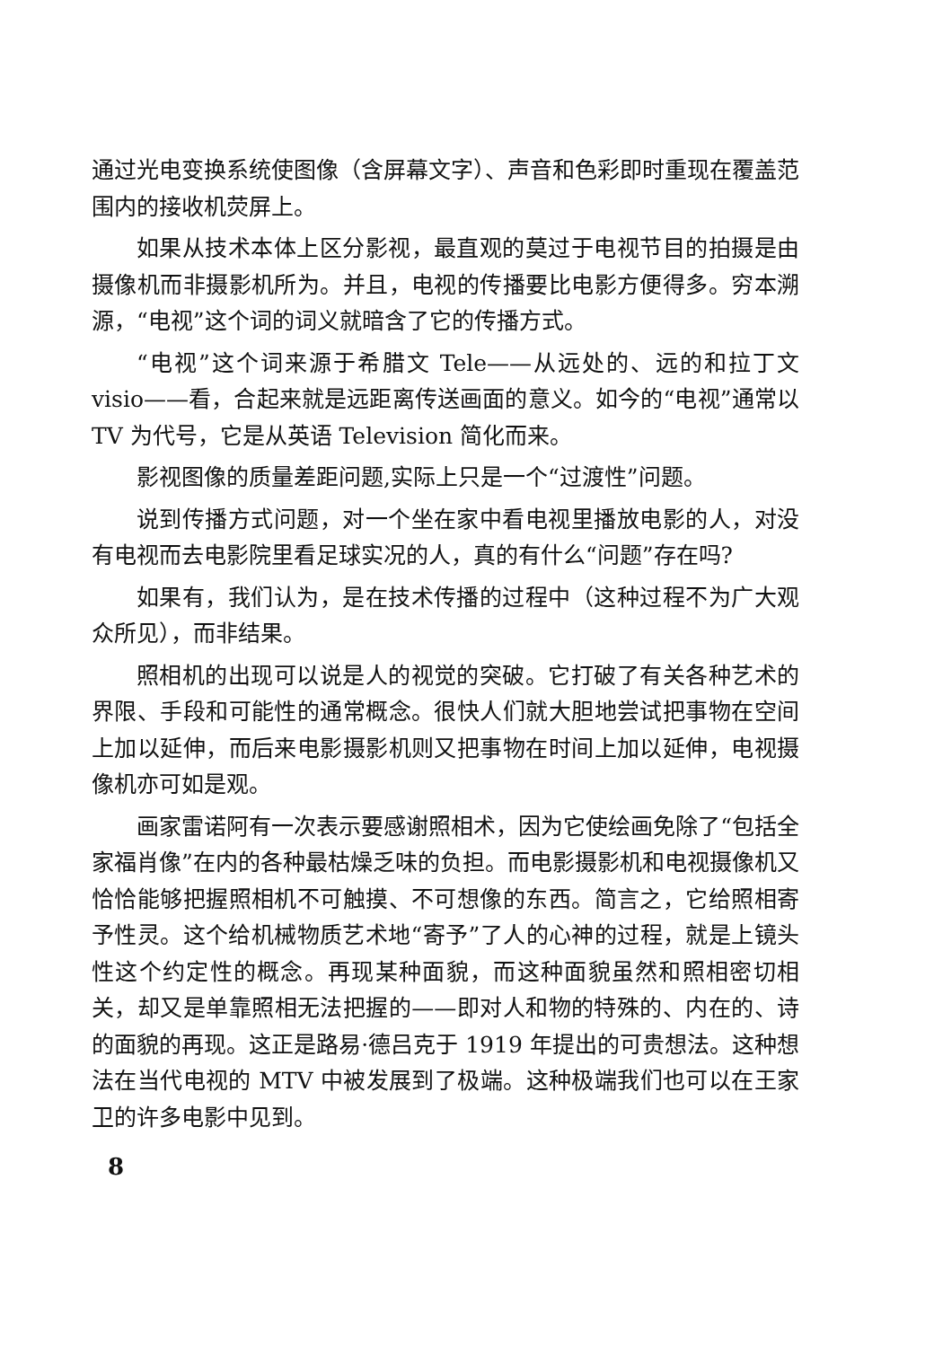通过光电变换系统使图像（含屏幕文字）、声音和色彩即时重现在覆盖范围内的接收机荧屏上。
如果从技术本体上区分影视，最直观的莫过于电视节目的拍摄是由摄像机而非摄影机所为。并且，电视的传播要比电影方便得多。穷本溯源，“电视”这个词的词义就暗含了它的传播方式。
“电视”这个词来源于希腊文 Tele——从远处的、远的和拉丁文 visio——看，合起来就是远距离传送画面的意义。如今的“电视”通常以 TV 为代号，它是从英语 Television 简化而来。
影视图像的质量差距问题,实际上只是一个“过渡性”问题。
说到传播方式问题，对一个坐在家中看电视里播放电影的人，对没有电视而去电影院里看足球实况的人，真的有什么“问题”存在吗?
如果有，我们认为，是在技术传播的过程中（这种过程不为广大观众所见），而非结果。
照相机的出现可以说是人的视觉的突破。它打破了有关各种艺术的界限、手段和可能性的通常概念。很快人们就大胆地尝试把事物在空间上加以延伸，而后来电影摄影机则又把事物在时间上加以延伸，电视摄像机亦可如是观。
画家雷诺阿有一次表示要感谢照相术，因为它使绘画免除了“包括全家福肖像”在内的各种最枯燥乏味的负担。而电影摄影机和电视摄像机又恰恰能够把握照相机不可触摸、不可想像的东西。简言之，它给照相寄予性灵。这个给机械物质艺术地“寄予”了人的心神的过程，就是上镜头性这个约定性的概念。再现某种面貌，而这种面貌虽然和照相密切相关，却又是单靠照相无法把握的——即对人和物的特殊的、内在的、诗的面貌的再现。这正是路易·德吕克于 1919 年提出的可贵想法。这种想法在当代电视的 MTV 中被发展到了极端。这种极端我们也可以在王家卫的许多电影中见到。
8